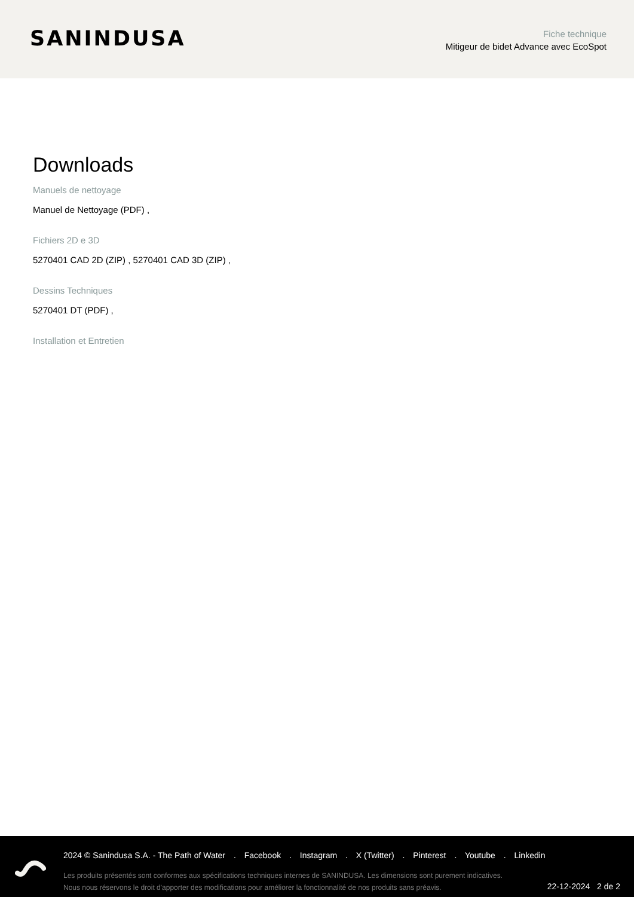SANINDUSA
Fiche technique
Mitigeur de bidet Advance avec EcoSpot
Downloads
Manuels de nettoyage
Manuel de Nettoyage (PDF) ,
Fichiers 2D e 3D
5270401 CAD 2D (ZIP) , 5270401 CAD 3D (ZIP) ,
Dessins Techniques
5270401 DT (PDF) ,
Installation et Entretien
2024 © Sanindusa S.A. - The Path of Water . Facebook . Instagram . X (Twitter) . Pinterest . Youtube . Linkedin
Les produits présentés sont conformes aux spécifications techniques internes de SANINDUSA. Les dimensions sont purement indicatives.
Nous nous réservons le droit d'apporter des modifications pour améliorer la fonctionnalité de nos produits sans préavis.
22-12-2024 2 de 2